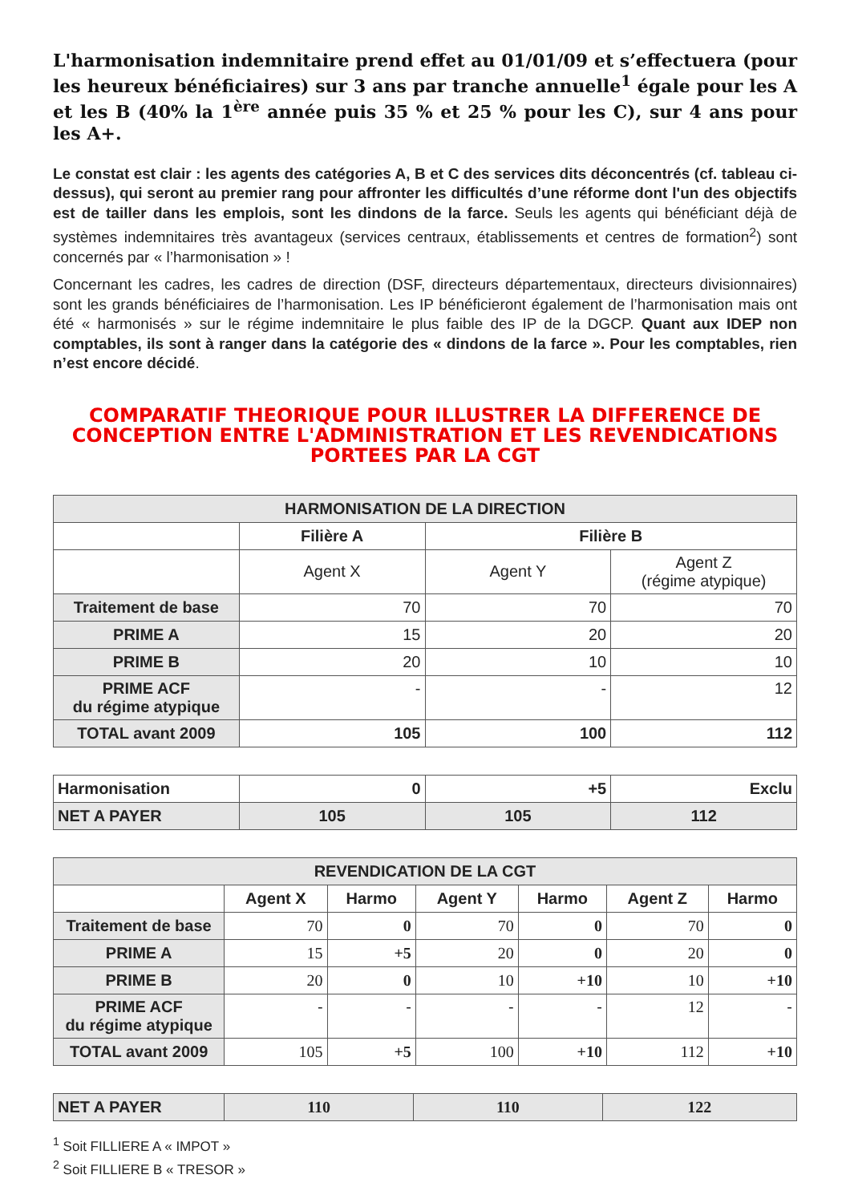L'harmonisation indemnitaire prend effet au 01/01/09 et s’effectuera (pour les heureux bénéficiaires) sur 3 ans par tranche annuelle<sup>1</sup> égale pour les A et les B (40% la 1<sup>ère</sup> année puis 35 % et 25 % pour les C), sur 4 ans pour les A+.
Le constat est clair : les agents des catégories A, B et C des services dits déconcentrés (cf. tableau ci-dessus), qui seront au premier rang pour affronter les difficultés d’une réforme dont l'un des objectifs est de tailler dans les emplois, sont les dindons de la farce. Seuls les agents qui bénéficiant déjà de systèmes indemnitaires très avantageux (services centraux, établissements et centres de formation<sup>2</sup>) sont concernés par « l’harmonisation » !
Concernant les cadres, les cadres de direction (DSF, directeurs départementaux, directeurs divisionnaires) sont les grands bénéficiaires de l’harmonisation. Les IP bénéficieront également de l’harmonisation mais ont été « harmonisés » sur le régime indemnitaire le plus faible des IP de la DGCP. Quant aux IDEP non comptables, ils sont à ranger dans la catégorie des « dindons de la farce ». Pour les comptables, rien n’est encore décidé.
COMPARATIF THEORIQUE POUR ILLUSTRER LA DIFFERENCE DE CONCEPTION ENTRE L'ADMINISTRATION ET LES REVENDICATIONS PORTEES PAR LA CGT
| HARMONISATION DE LA DIRECTION | | | |
| --- | --- | --- | --- |
| | Filière A | Filière B | |
| | Agent X | Agent Y | Agent Z (régime atypique) |
| Traitement de base | 70 | 70 | 70 |
| PRIME A | 15 | 20 | 20 |
| PRIME B | 20 | 10 | 10 |
| PRIME ACF du régime atypique | - | - | 12 |
| TOTAL avant 2009 | 105 | 100 | 112 |
| Harmonisation | 0 | +5 | Exclu |
| NET A PAYER | 105 | 105 | 112 |
| REVENDICATION DE LA CGT | | | | | | |
| --- | --- | --- | --- | --- | --- | --- |
| | Agent X | Harmo | Agent Y | Harmo | Agent Z | Harmo |
| Traitement de base | 70 | 0 | 70 | 0 | 70 | 0 |
| PRIME A | 15 | +5 | 20 | 0 | 20 | 0 |
| PRIME B | 20 | 0 | 10 | +10 | 10 | +10 |
| PRIME ACF du régime atypique | - | - | - | - | 12 | - |
| TOTAL avant 2009 | 105 | +5 | 100 | +10 | 112 | +10 |
| NET A PAYER | 110 | 110 | 122 |
<sup>1</sup> Soit FILLIERE A « IMPOT »
<sup>2</sup> Soit FILLIERE B « TRESOR »